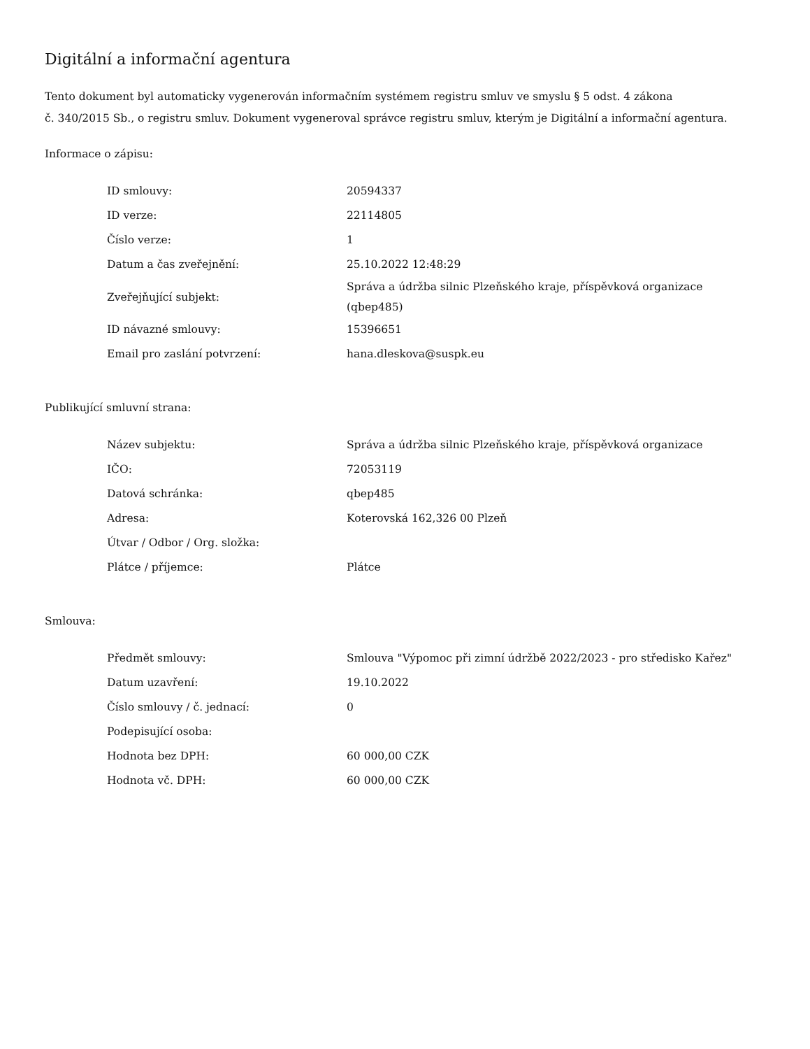Digitální a informační agentura
Tento dokument byl automaticky vygenerován informačním systémem registru smluv ve smyslu § 5 odst. 4 zákona
č. 340/2015 Sb., o registru smluv. Dokument vygeneroval správce registru smluv, kterým je Digitální a informační agentura.
Informace o zápisu:
| ID smlouvy: | 20594337 |
| ID verze: | 22114805 |
| Číslo verze: | 1 |
| Datum a čas zveřejnění: | 25.10.2022 12:48:29 |
| Zveřejňující subjekt: | Správa a údržba silnic Plzeňského kraje, příspěvková organizace (qbep485) |
| ID návazné smlouvy: | 15396651 |
| Email pro zaslání potvrzení: | hana.dleskova@suspk.eu |
Publikující smluvní strana:
| Název subjektu: | Správa a údržba silnic Plzeňského kraje, příspěvková organizace |
| IČO: | 72053119 |
| Datová schránka: | qbep485 |
| Adresa: | Koterovská 162,326 00 Plzeň |
| Útvar / Odbor / Org. složka: | |
| Plátce / příjemce: | Plátce |
Smlouva:
| Předmět smlouvy: | Smlouva "Výpomoc při zimní údržbě 2022/2023 - pro středisko Kařez" |
| Datum uzavření: | 19.10.2022 |
| Číslo smlouvy / č. jednací: | 0 |
| Podepisující osoba: | |
| Hodnota bez DPH: | 60 000,00 CZK |
| Hodnota vč. DPH: | 60 000,00 CZK |